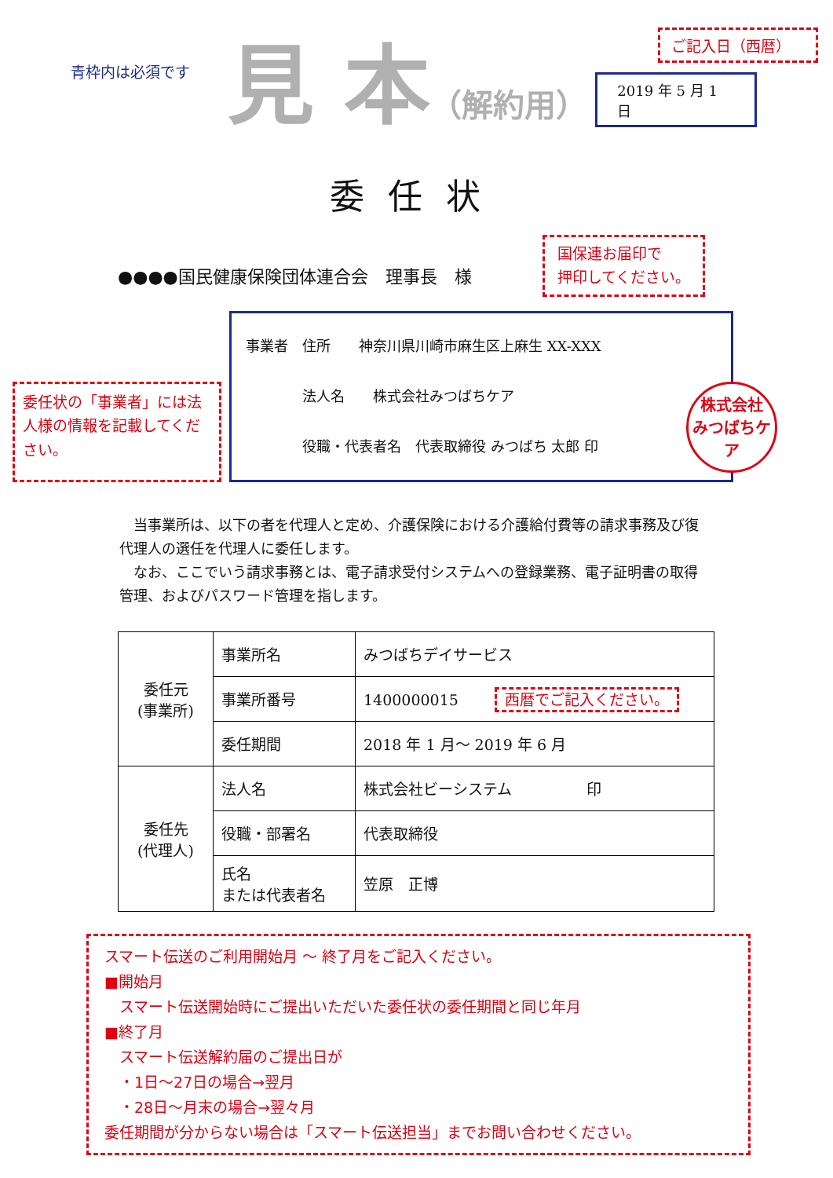青枠内は必須です
見 本（解約用）
ご記入日（西暦）
2019 年 5 月 1 日
委任状
●●●●国民健康保険団体連合会　理事長　様
国保連お届印で
押印してください。
委任状の「事業者」には法人様の情報を記載してください。
事業者　住所　　神奈川県川崎市麻生区上麻生 XX-XXX
　　　　法人名　　株式会社みつばちケア
　　　　役職・代表者名　代表取締役 みつばち 太郎 印
株式会社
みつばちケア
　当事業所は、以下の者を代理人と定め、介護保険における介護給付費等の請求事務及び復代理人の選任を代理人に委任します。
　なお、ここでいう請求事務とは、電子請求受付システムへの登録業務、電子証明書の取得管理、およびパスワード管理を指します。
| 委任元 (事業所) | 事業所名 | みつばちデイサービス |
| | 事業所番号 | 1400000015 西暦でご記入ください。 |
| | 委任期間 | 2018 年 1 月～ 2019 年 6 月 |
| 委任先 (代理人) | 法人名 | 株式会社ビーシステム 印 |
| | 役職・部署名 | 代表取締役 |
| | 氏名 または代表者名 | 笠原 正博 |
スマート伝送のご利用開始月 ～ 終了月をご記入ください。
■開始月
　スマート伝送開始時にご提出いただいた委任状の委任期間と同じ年月
■終了月
　スマート伝送解約届のご提出日が
　・1日～27日の場合→翌月
　・28日～月末の場合→翌々月
委任期間が分からない場合は「スマート伝送担当」までお問い合わせください。